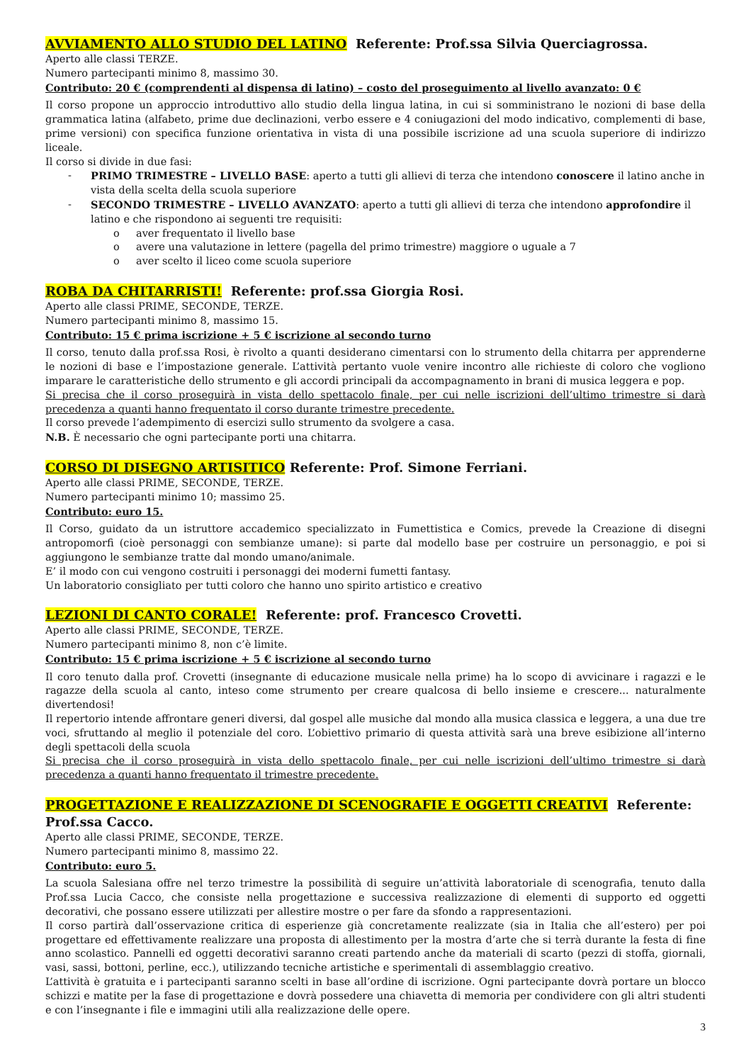AVVIAMENTO ALLO STUDIO DEL LATINO Referente: Prof.ssa Silvia Querciagrossa.
Aperto alle classi TERZE.
Numero partecipanti minimo 8, massimo 30.
Contributo: 20 € (comprendenti al dispensa di latino) – costo del proseguimento al livello avanzato: 0 €
Il corso propone un approccio introduttivo allo studio della lingua latina, in cui si somministrano le nozioni di base della grammatica latina (alfabeto, prime due declinazioni, verbo essere e 4 coniugazioni del modo indicativo, complementi di base, prime versioni) con specifica funzione orientativa in vista di una possibile iscrizione ad una scuola superiore di indirizzo liceale.
Il corso si divide in due fasi:
- PRIMO TRIMESTRE – LIVELLO BASE: aperto a tutti gli allievi di terza che intendono conoscere il latino anche in vista della scelta della scuola superiore
- SECONDO TRIMESTRE – LIVELLO AVANZATO: aperto a tutti gli allievi di terza che intendono approfondire il latino e che rispondono ai seguenti tre requisiti:
o aver frequentato il livello base
o avere una valutazione in lettere (pagella del primo trimestre) maggiore o uguale a 7
o aver scelto il liceo come scuola superiore
ROBA DA CHITARRISTI! Referente: prof.ssa Giorgia Rosi.
Aperto alle classi PRIME, SECONDE, TERZE.
Numero partecipanti minimo 8, massimo 15.
Contributo: 15 € prima iscrizione + 5 € iscrizione al secondo turno
Il corso, tenuto dalla prof.ssa Rosi, è rivolto a quanti desiderano cimentarsi con lo strumento della chitarra per apprenderne le nozioni di base e l’impostazione generale. L’attività pertanto vuole venire incontro alle richieste di coloro che vogliono imparare le caratteristiche dello strumento e gli accordi principali da accompagnamento in brani di musica leggera e pop.
Si precisa che il corso proseguirà in vista dello spettacolo finale, per cui nelle iscrizioni dell’ultimo trimestre si darà precedenza a quanti hanno frequentato il corso durante trimestre precedente.
Il corso prevede l’adempimento di esercizi sullo strumento da svolgere a casa.
N.B. È necessario che ogni partecipante porti una chitarra.
CORSO DI DISEGNO ARTISITICO Referente: Prof. Simone Ferriani.
Aperto alle classi PRIME, SECONDE, TERZE.
Numero partecipanti minimo 10; massimo 25.
Contributo: euro 15.
Il Corso, guidato da un istruttore accademico specializzato in Fumettistica e Comics, prevede la Creazione di disegni antropomorfi (cioè personaggi con sembianze umane): si parte dal modello base per costruire un personaggio, e poi si aggiungono le sembianze tratte dal mondo umano/animale.
E’ il modo con cui vengono costruiti i personaggi dei moderni fumetti fantasy.
Un laboratorio consigliato per tutti coloro che hanno uno spirito artistico e creativo
LEZIONI DI CANTO CORALE! Referente: prof. Francesco Crovetti.
Aperto alle classi PRIME, SECONDE, TERZE.
Numero partecipanti minimo 8, non c’è limite.
Contributo: 15 € prima iscrizione + 5 € iscrizione al secondo turno
Il coro tenuto dalla prof. Crovetti (insegnante di educazione musicale nella prime) ha lo scopo di avvicinare i ragazzi e le ragazze della scuola al canto, inteso come strumento per creare qualcosa di bello insieme e crescere... naturalmente divertendosi!
Il repertorio intende affrontare generi diversi, dal gospel alle musiche dal mondo alla musica classica e leggera, a una due tre voci, sfruttando al meglio il potenziale del coro. L’obiettivo primario di questa attività sarà una breve esibizione all’interno degli spettacoli della scuola
Si precisa che il corso proseguirà in vista dello spettacolo finale, per cui nelle iscrizioni dell’ultimo trimestre si darà precedenza a quanti hanno frequentato il trimestre precedente.
PROGETTAZIONE E REALIZZAZIONE DI SCENOGRAFIE E OGGETTI CREATIVI Referente: Prof.ssa Cacco.
Aperto alle classi PRIME, SECONDE, TERZE.
Numero partecipanti minimo 8, massimo 22.
Contributo: euro 5.
La scuola Salesiana offre nel terzo trimestre la possibilità di seguire un’attività laboratoriale di scenografia, tenuto dalla Prof.ssa Lucia Cacco, che consiste nella progettazione e successiva realizzazione di elementi di supporto ed oggetti decorativi, che possano essere utilizzati per allestire mostre o per fare da sfondo a rappresentazioni.
Il corso partirà dall’osservazione critica di esperienze già concretamente realizzate (sia in Italia che all’estero) per poi progettare ed effettivamente realizzare una proposta di allestimento per la mostra d’arte che si terrà durante la festa di fine anno scolastico. Pannelli ed oggetti decorativi saranno creati partendo anche da materiali di scarto (pezzi di stoffa, giornali, vasi, sassi, bottoni, perline, ecc.), utilizzando tecniche artistiche e sperimentali di assemblaggio creativo.
L’attività è gratuita e i partecipanti saranno scelti in base all’ordine di iscrizione. Ogni partecipante dovrà portare un blocco schizzi e matite per la fase di progettazione e dovrà possedere una chiavetta di memoria per condividere con gli altri studenti e con l’insegnante i file e immagini utili alla realizzazione delle opere.
3